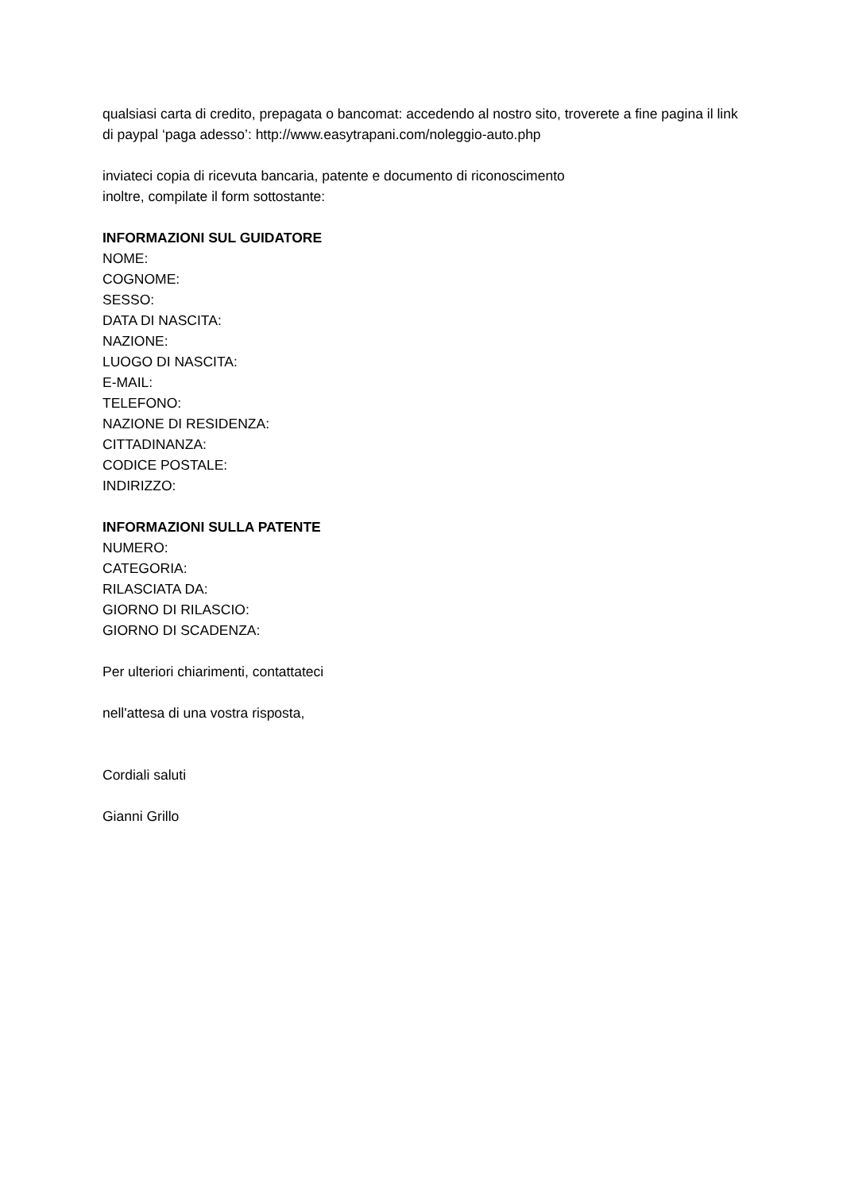qualsiasi carta di credito, prepagata o bancomat: accedendo al nostro sito, troverete a fine pagina il link di paypal ‘paga adesso’: http://www.easytrapani.com/noleggio-auto.php
inviateci copia di ricevuta bancaria, patente e documento di riconoscimento
inoltre, compilate il form sottostante:
INFORMAZIONI SUL GUIDATORE
NOME:
COGNOME:
SESSO:
DATA DI NASCITA:
NAZIONE:
LUOGO DI NASCITA:
E-MAIL:
TELEFONO:
NAZIONE DI RESIDENZA:
CITTADINANZA:
CODICE POSTALE:
INDIRIZZO:
INFORMAZIONI SULLA PATENTE
NUMERO:
CATEGORIA:
RILASCIATA DA:
GIORNO DI RILASCIO:
GIORNO DI SCADENZA:
Per ulteriori chiarimenti, contattateci
nell'attesa di una vostra risposta,
Cordiali saluti
Gianni Grillo